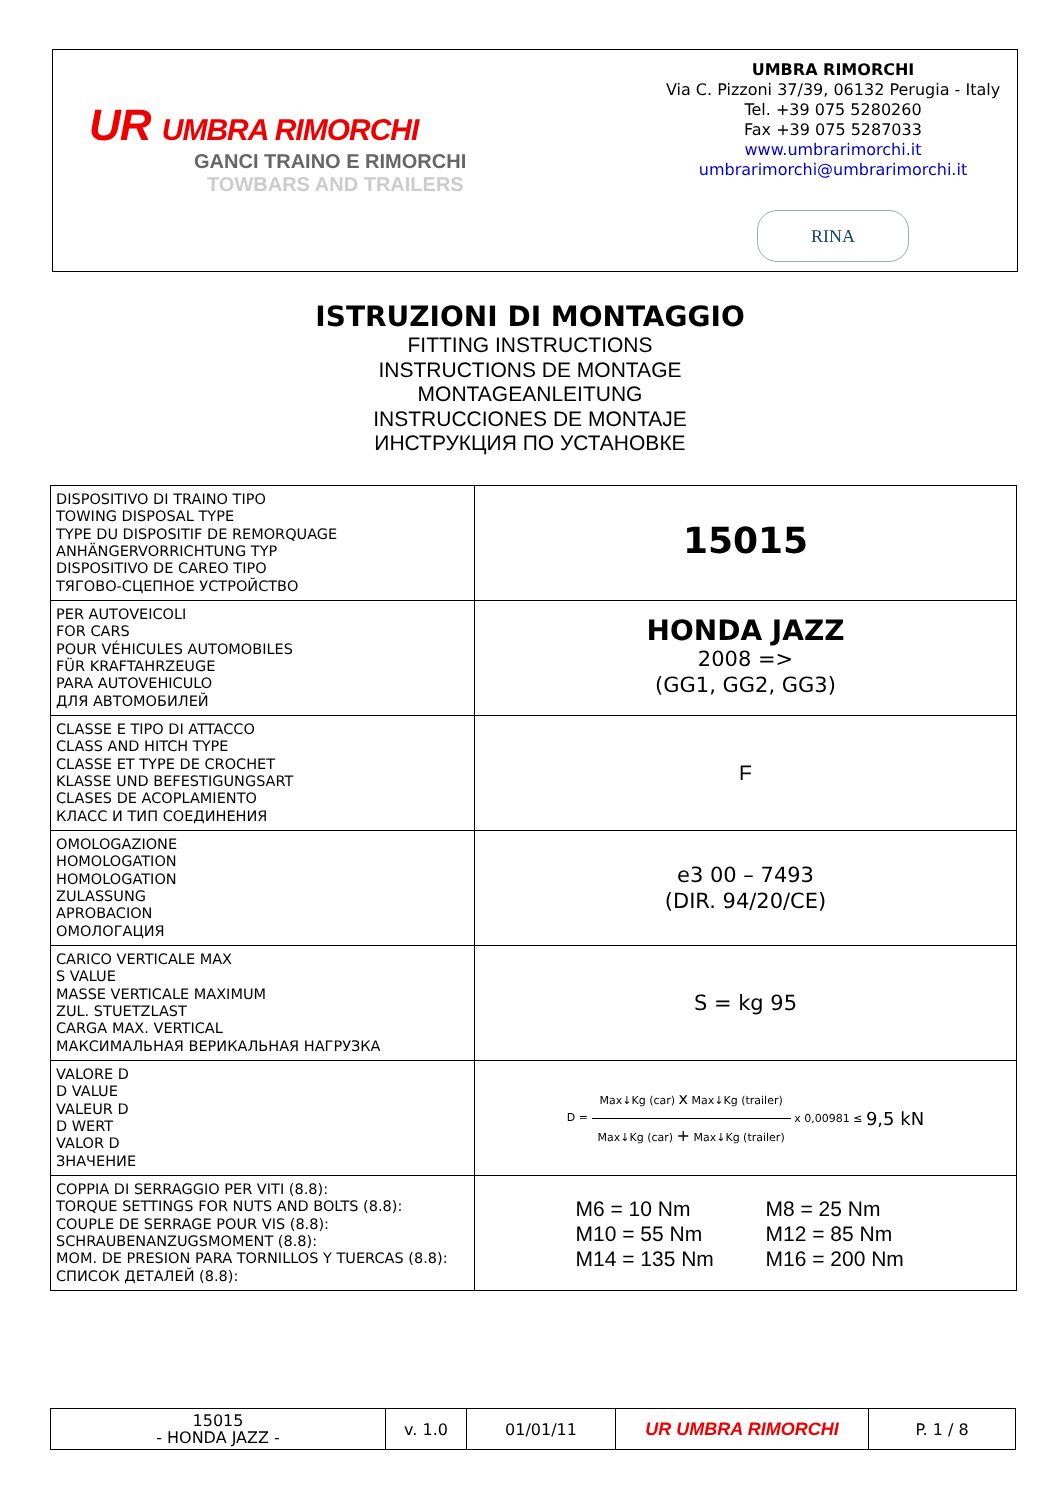UR UMBRA RIMORCHI
GANCI TRAINO E RIMORCHI
TOWBARS AND TRAILERS
UMBRA RIMORCHI
Via C. Pizzoni 37/39, 06132 Perugia - Italy
Tel. +39 075 5280260
Fax +39 075 5287033
www.umbrarimorchi.it
umbrarimorchi@umbrarimorchi.it
RINA
ISTRUZIONI DI MONTAGGIO
FITTING INSTRUCTIONS
INSTRUCTIONS DE MONTAGE
MONTAGEANLEITUNG
INSTRUCCIONES DE MONTAJE
ИНСТРУКЦИЯ ПО УСТАНОВКЕ
| DISPOSITIVO DI TRAINO TIPO TOWING DISPOSAL TYPE TYPE DU DISPOSITIF DE REMORQUAGE ANHÄNGERVORRICHTUNG TYP DISPOSITIVO DE CAREO TIPO ТЯГОВО-СЦЕПНОЕ УСТРОЙСТВО | 15015 |
| PER AUTOVEICOLI FOR CARS POUR VÉHICULES AUTOMOBILES FÜR KRAFTAHRZEUGE PARA AUTOVEHICULO ДЛЯ АВТОМОБИЛЕЙ | HONDA JAZZ 2008 => (GG1, GG2, GG3) |
| CLASSE E TIPO DI ATTACCO CLASS AND HITCH TYPE CLASSE ET TYPE DE CROCHET KLASSE UND BEFESTIGUNGSART CLASES DE ACOPLAMIENTO КЛАСС И ТИП СОЕДИНЕНИЯ | F |
| OMOLOGAZIONE HOMOLOGATION HOMOLOGATION ZULASSUNG APROBACION ОМОЛОГАЦИЯ | e3 00 – 7493 (DIR. 94/20/CE) |
| CARICO VERTICALE MAX S VALUE MASSE VERTICALE MAXIMUM ZUL. STUETZLAST CARGA MAX. VERTICAL МАКСИМАЛЬНАЯ ВЕРИКАЛЬНАЯ НАГРУЗКА | S = kg 95 |
| VALORE D D VALUE VALEUR D D WERT VALOR D ЗНАЧЕНИЕ | D = Max↓Kg (car) x Max↓Kg (trailer) Max↓Kg (car) + Max↓Kg (trailer) x 0,00981 ≤ 9,5 kN |
| COPPIA DI SERRAGGIO PER VITI (8.8): TORQUE SETTINGS FOR NUTS AND BOLTS (8.8): COUPLE DE SERRAGE POUR VIS (8.8): SCHRAUBENANZUGSMOMENT (8.8): MOM. DE PRESION PARA TORNILLOS Y TUERCAS (8.8): СПИСОК ДЕТАЛЕЙ (8.8): | M6 = 10 Nm M8 = 25 Nm M10 = 55 Nm M12 = 85 Nm M14 = 135 Nm M16 = 200 Nm |
| 15015 - HONDA JAZZ - | v. 1.0 | 01/01/11 | UR UMBRA RIMORCHI | P. 1 / 8 |